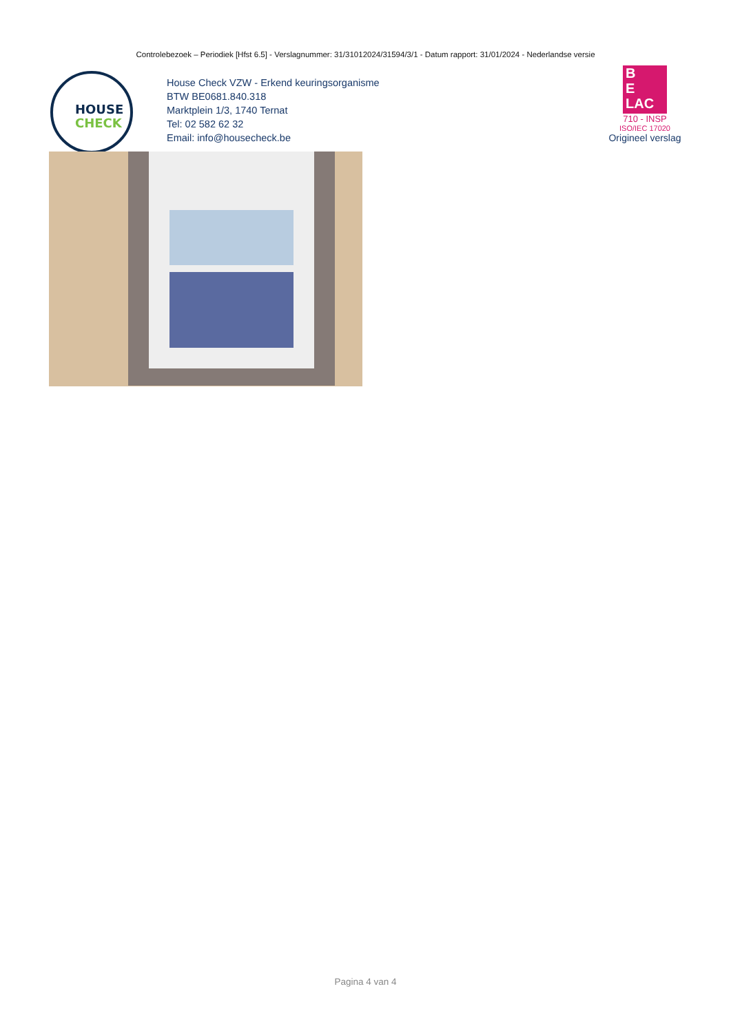Controlebezoek – Periodiek [Hfst 6.5] - Verslagnummer: 31/31012024/31594/3/1 - Datum rapport: 31/01/2024 - Nederlandse versie
HOUSE
CHECK
House Check VZW - Erkend keuringsorganisme
BTW BE0681.840.318
Marktplein 1/3, 1740 Ternat
Tel: 02 582 62 32
Email: info@housecheck.be
B
E
LAC
710 - INSP
ISO/IEC 17020
Origineel verslag
Pagina 4 van 4